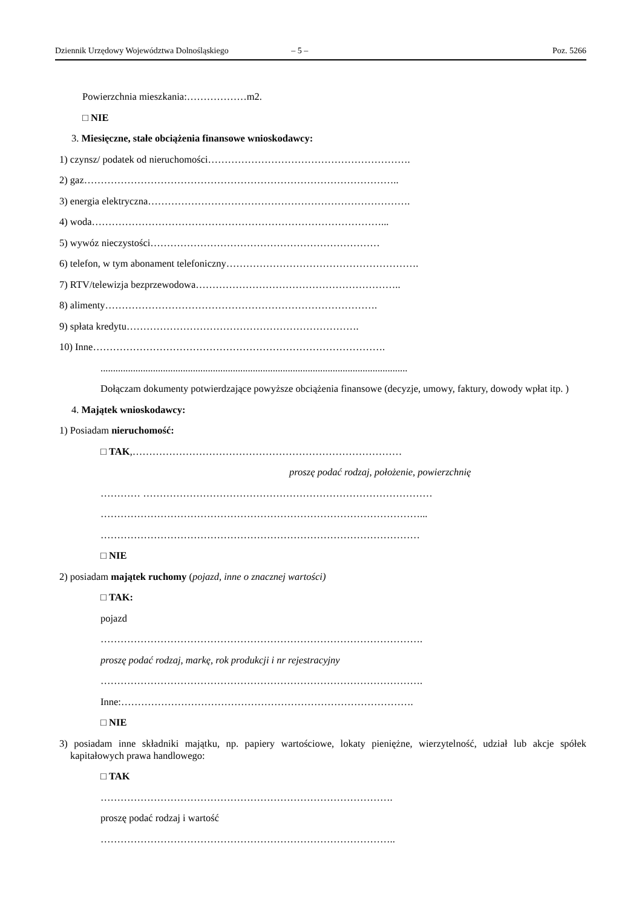Dziennik Urzędowy Województwa Dolnośląskiego – 5 – Poz. 5266
Powierzchnia mieszkania:………………m2.
□ NIE
3. Miesięczne, stałe obciążenia finansowe wnioskodawcy:
1) czynsz/ podatek od nieruchomości…………………………………………………….
2) gaz…………………………………………………………………………………..
3) energia elektryczna…………………………………………………………………….
4) woda……………………………………………………………………………...
5) wywóz nieczystości……………………………………………………………
6) telefon, w tym abonament telefoniczny………………………………………………….
7) RTV/telewizja bezprzewodowa……………………………………………………..
8) alimenty……………………………………………………………………….
9) spłata kredytu…………………………………………………………….
10) Inne…………………………………………………………………………….
...........................................................................................................................
Dołączam dokumenty potwierdzające powyższe obciążenia finansowe (decyzje, umowy, faktury, dowody wpłat itp. )
4. Majątek wnioskodawcy:
1) Posiadam nieruchomość:
□ TAK,………………………………………………………………………
proszę podać rodzaj, położenie, powierzchnię
………… ……………………………………………………………………………
……………………………………………………………………………………...
……………………………………………………………………………………
□ NIE
2) posiadam majątek ruchomy (pojazd, inne o znacznej wartości)
□ TAK:
pojazd
…………………………………………………………………………………….
proszę podać rodzaj, markę, rok produkcji i nr rejestracyjny
…………………………………………………………………………………….
Inne:…………………………………………………………………………….
□ NIE
3) posiadam inne składniki majątku, np. papiery wartościowe, lokaty pieniężne, wierzytelność, udział lub akcje spółek kapitałowych prawa handlowego:
□ TAK
…………………………………………………………………………….
proszę podać rodzaj i wartość
……………………………………………………………………………..